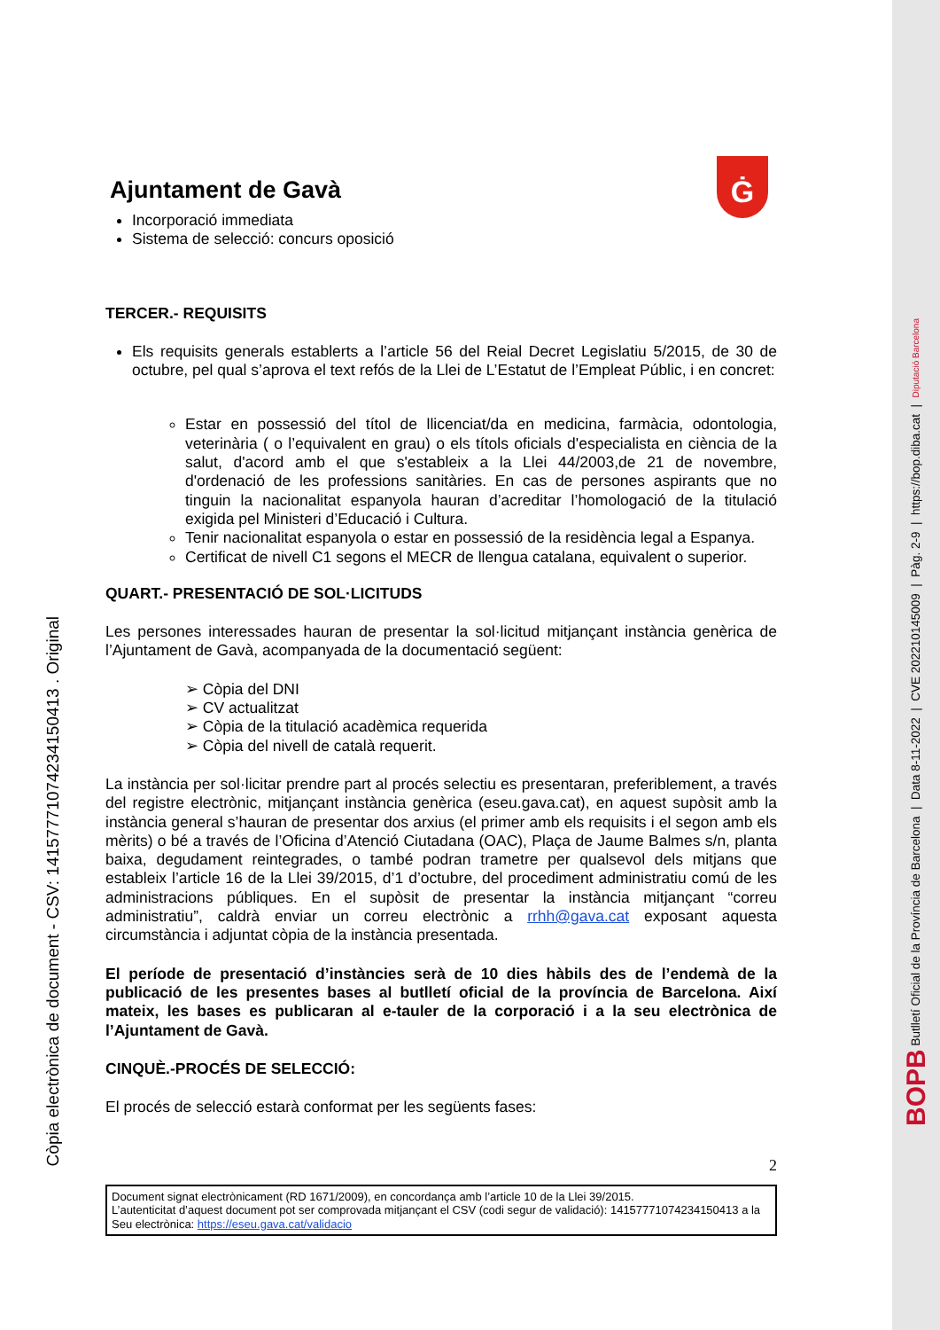Còpia electrònica de document - CSV: 14157771074234150413 . Original
Ajuntament de Gavà
Ġ
Incorporació immediata
Sistema de selecció: concurs oposició
TERCER.- REQUISITS
Els requisits generals establerts a l’article 56 del Reial Decret Legislatiu 5/2015, de 30 de octubre, pel qual s’aprova el text refós de la Llei de L’Estatut de l’Empleat Públic, i en concret:
Estar en possessió del títol de llicenciat/da en medicina, farmàcia, odontologia, veterinària ( o l’equivalent en grau) o els títols oficials d'especialista en ciència de la salut, d'acord amb el que s'estableix a la Llei 44/2003,de 21 de novembre, d'ordenació de les professions sanitàries. En cas de persones aspirants que no tinguin la nacionalitat espanyola hauran d’acreditar l’homologació de la titulació exigida pel Ministeri d’Educació i Cultura.
Tenir nacionalitat espanyola o estar en possessió de la residència legal a Espanya.
Certificat de nivell C1 segons el MECR de llengua catalana, equivalent o superior.
QUART.- PRESENTACIÓ DE SOL·LICITUDS
Les persones interessades hauran de presentar la sol·licitud mitjançant instància genèrica de l’Ajuntament de Gavà, acompanyada de la documentació següent:
➢ Còpia del DNI
➢ CV actualitzat
➢ Còpia de la titulació acadèmica requerida
➢ Còpia del nivell de català requerit.
La instància per sol·licitar prendre part al procés selectiu es presentaran, preferiblement, a través del registre electrònic, mitjançant instància genèrica (eseu.gava.cat), en aquest supòsit amb la instància general s’hauran de presentar dos arxius (el primer amb els requisits i el segon amb els mèrits) o bé a través de l’Oficina d’Atenció Ciutadana (OAC), Plaça de Jaume Balmes s/n, planta baixa, degudament reintegrades, o també podran trametre per qualsevol dels mitjans que estableix l’article 16 de la Llei 39/2015, d’1 d’octubre, del procediment administratiu comú de les administracions públiques. En el supòsit de presentar la instància mitjançant “correu administratiu”, caldrà enviar un correu electrònic a rrhh@gava.cat exposant aquesta circumstància i adjuntat còpia de la instància presentada.
El període de presentació d’instàncies serà de 10 dies hàbils des de l’endemà de la publicació de les presentes bases al butlletí oficial de la província de Barcelona. Així mateix, les bases es publicaran al e-tauler de la corporació i a la seu electrònica de l’Ajuntament de Gavà.
CINQUÈ.-PROCÉS DE SELECCIÓ:
El procés de selecció estarà conformat per les següents fases:
2
Document signat electrònicament (RD 1671/2009), en concordança amb l’article 10 de la Llei 39/2015.
L’autenticitat d’aquest document pot ser comprovada mitjançant el CSV (codi segur de validació): 14157771074234150413 a la Seu electrònica: https://eseu.gava.cat/validacio
BOPB Butlletí Oficial de la Província de Barcelona | Data 8-11-2022 | CVE 202210145009 | Pàg. 2-9 | https://bop.diba.cat | Diputació Barcelona